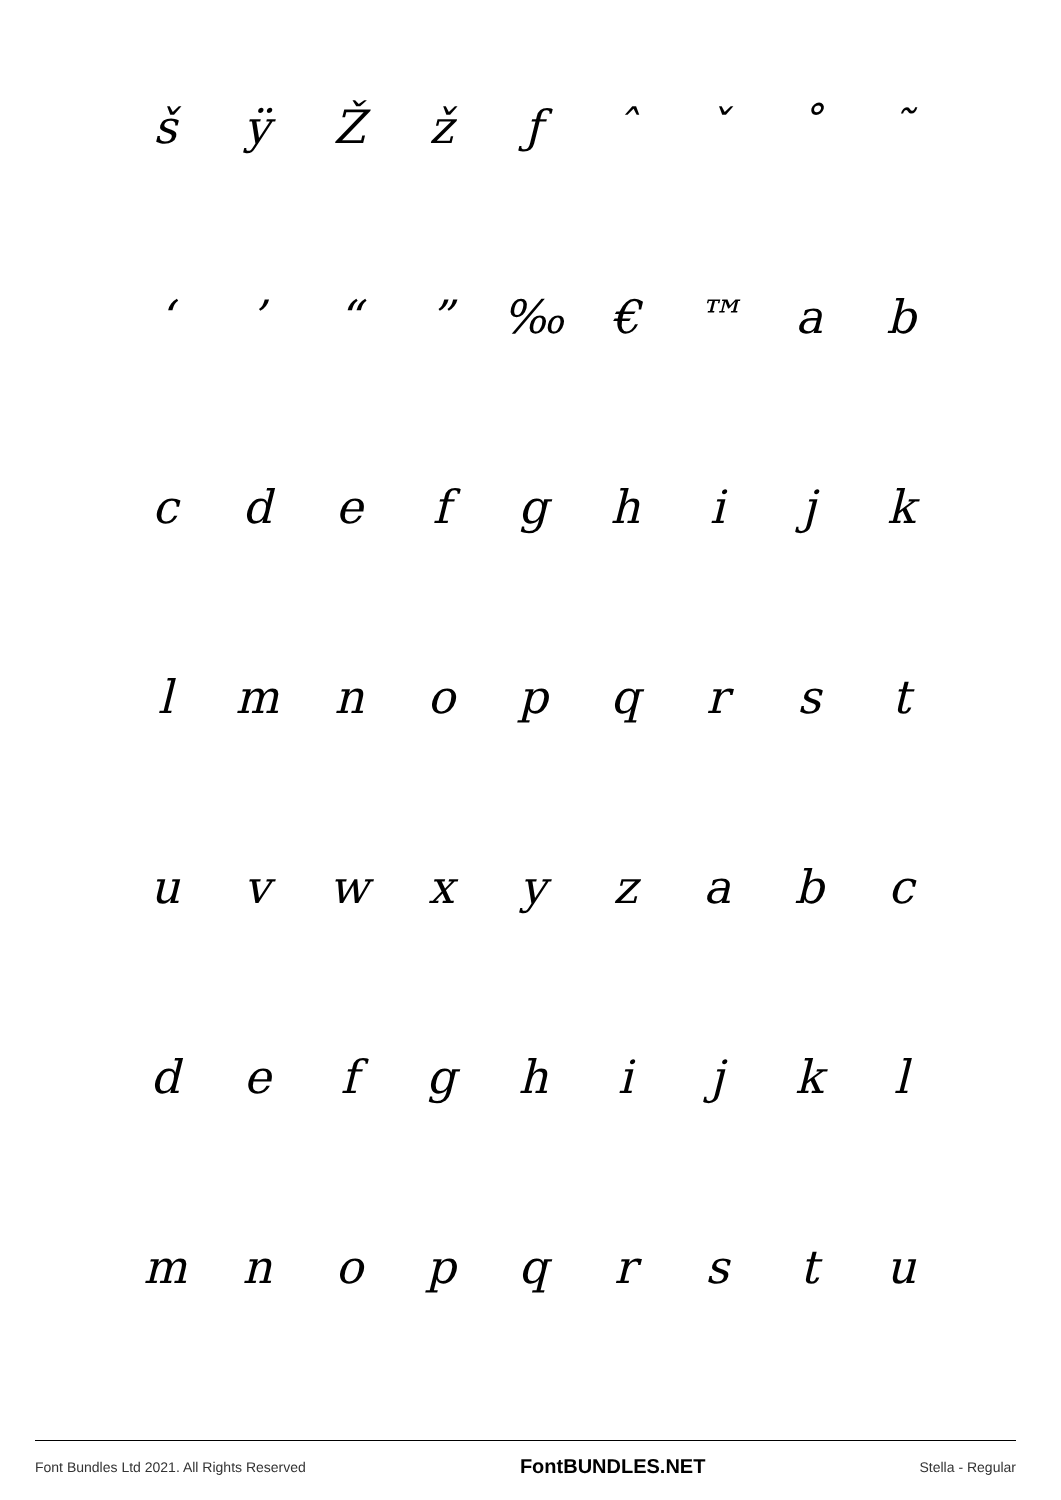šÿŽžƒˆˇ ˚ ˜
‘’ “” ‰ € ™ ab
cdefghijk
lmnopqrst
uvwxyzabc
defghijkl
mnopqrstu
Font Bundles Ltd 2021. All Rights Reserved FontBUNDLES.NET Stella - Regular